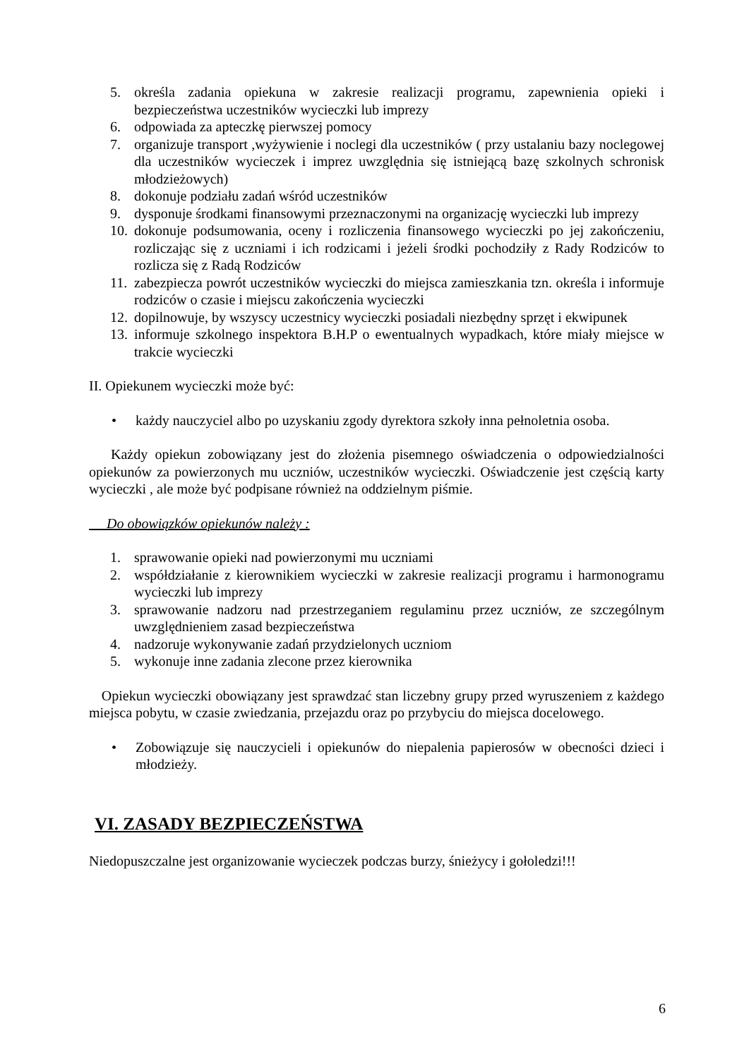5. określa zadania opiekuna w zakresie realizacji programu, zapewnienia opieki i bezpieczeństwa uczestników wycieczki lub imprezy
6. odpowiada za apteczkę pierwszej pomocy
7. organizuje transport ,wyżywienie i noclegi dla uczestników ( przy ustalaniu bazy noclegowej dla uczestników wycieczek i imprez uwzględnia się istniejącą bazę szkolnych schronisk młodzieżowych)
8. dokonuje podziału zadań wśród uczestników
9. dysponuje środkami finansowymi przeznaczonymi na organizację wycieczki lub imprezy
10. dokonuje podsumowania, oceny i rozliczenia finansowego wycieczki po jej zakończeniu, rozliczając się z uczniami i ich rodzicami i jeżeli środki pochodziły z Rady Rodziców to rozlicza się z Radą Rodziców
11. zabezpiecza powrót uczestników wycieczki do miejsca zamieszkania tzn. określa i informuje rodziców o czasie i miejscu zakończenia wycieczki
12. dopilnowuje, by wszyscy uczestnicy wycieczki posiadali niezbędny sprzęt i ekwipunek
13. informuje szkolnego inspektora B.H.P o ewentualnych wypadkach, które miały miejsce w trakcie wycieczki
II. Opiekunem wycieczki może być:
• każdy nauczyciel albo po uzyskaniu zgody dyrektora szkoły inna pełnoletnia osoba.
Każdy opiekun zobowiązany jest do złożenia pisemnego oświadczenia o odpowiedzialności opiekunów za powierzonych mu uczniów, uczestników wycieczki. Oświadczenie jest częścią karty wycieczki , ale może być podpisane również na oddzielnym piśmie.
Do obowiązków opiekunów należy :
1. sprawowanie opieki nad powierzonymi mu uczniami
2. współdziałanie z kierownikiem wycieczki w zakresie realizacji programu i harmonogramu wycieczki lub imprezy
3. sprawowanie nadzoru nad przestrzeganiem regulaminu przez uczniów, ze szczególnym uwzględnieniem zasad bezpieczeństwa
4. nadzoruje wykonywanie zadań przydzielonych uczniom
5. wykonuje inne zadania zlecone przez kierownika
Opiekun wycieczki obowiązany jest sprawdzać stan liczebny grupy przed wyruszeniem z każdego miejsca pobytu, w czasie zwiedzania, przejazdu oraz po przybyciu do miejsca docelowego.
• Zobowiązuje się nauczycieli i opiekunów do niepalenia papierosów w obecności dzieci i młodzieży.
VI. ZASADY BEZPIECZEŃSTWA
Niedopuszczalne jest organizowanie wycieczek podczas burzy, śnieżycy i gołoledzi!!!
6